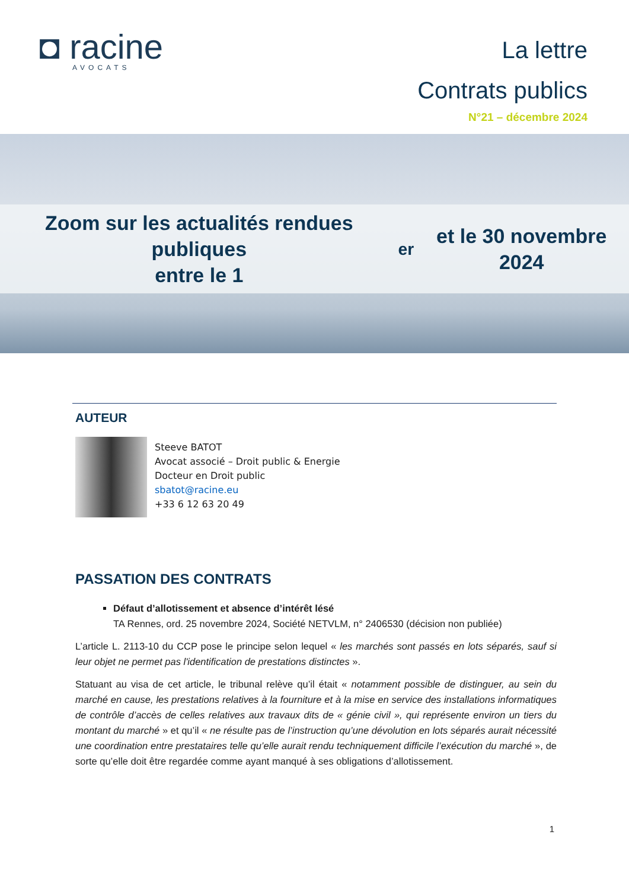◘ racine
AVOCATS
La lettre
Contrats publics
N°21 – décembre 2024
Zoom sur les actualités rendues publiques
entre le 1<sup>er</sup> et le 30 novembre 2024
AUTEUR
Steeve BATOT
Avocat associé – Droit public & Energie
Docteur en Droit public
sbatot@racine.eu
+33 6 12 63 20 49
PASSATION DES CONTRATS
Défaut d’allotissement et absence d’intérêt lésé
TA Rennes, ord. 25 novembre 2024, Société NETVLM, n° 2406530 (décision non publiée)
L’article L. 2113-10 du CCP pose le principe selon lequel « les marchés sont passés en lots séparés, sauf si leur objet ne permet pas l'identification de prestations distinctes ».
Statuant au visa de cet article, le tribunal relève qu’il était « notamment possible de distinguer, au sein du marché en cause, les prestations relatives à la fourniture et à la mise en service des installations informatiques de contrôle d’accès de celles relatives aux travaux dits de « génie civil », qui représente environ un tiers du montant du marché » et qu’il « ne résulte pas de l’instruction qu’une dévolution en lots séparés aurait nécessité une coordination entre prestataires telle qu’elle aurait rendu techniquement difficile l’exécution du marché », de sorte qu’elle doit être regardée comme ayant manqué à ses obligations d’allotissement.
1